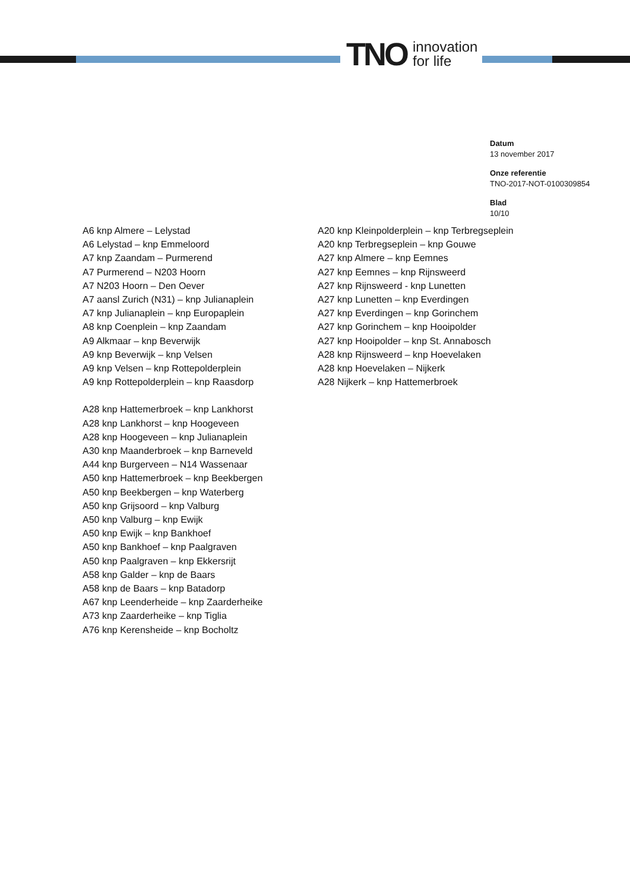TNO innovation
for life
Datum
13 november 2017
Onze referentie
TNO-2017-NOT-0100309854
Blad
10/10
A6 knp Almere – Lelystad
A6 Lelystad – knp Emmeloord
A7 knp Zaandam – Purmerend
A7 Purmerend – N203 Hoorn
A7 N203 Hoorn – Den Oever
A7 aansl Zurich (N31) – knp Julianaplein
A7 knp Julianaplein – knp Europaplein
A8 knp Coenplein – knp Zaandam
A9 Alkmaar – knp Beverwijk
A9 knp Beverwijk – knp Velsen
A9 knp Velsen – knp Rottepolderplein
A9 knp Rottepolderplein – knp Raasdorp
A28 knp Hattemerbroek – knp Lankhorst
A28 knp Lankhorst – knp Hoogeveen
A28 knp Hoogeveen – knp Julianaplein
A30 knp Maanderbroek – knp Barneveld
A44 knp Burgerveen – N14 Wassenaar
A50 knp Hattemerbroek – knp Beekbergen
A50 knp Beekbergen – knp Waterberg
A50 knp Grijsoord – knp Valburg
A50 knp Valburg – knp Ewijk
A50 knp Ewijk – knp Bankhoef
A50 knp Bankhoef – knp Paalgraven
A50 knp Paalgraven – knp Ekkersrijt
A58 knp Galder – knp de Baars
A58 knp de Baars – knp Batadorp
A67 knp Leenderheide – knp Zaarderheike
A73 knp Zaarderheike – knp Tiglia
A76 knp Kerensheide – knp Bocholtz
A20 knp Kleinpolderplein – knp Terbregseplein
A20 knp Terbregseplein – knp Gouwe
A27 knp Almere – knp Eemnes
A27 knp Eemnes – knp Rijnsweerd
A27 knp Rijnsweerd - knp Lunetten
A27 knp Lunetten – knp Everdingen
A27 knp Everdingen – knp Gorinchem
A27 knp Gorinchem – knp Hooipolder
A27 knp Hooipolder – knp St. Annabosch
A28 knp Rijnsweerd – knp Hoevelaken
A28 knp Hoevelaken – Nijkerk
A28 Nijkerk – knp Hattemerbroek